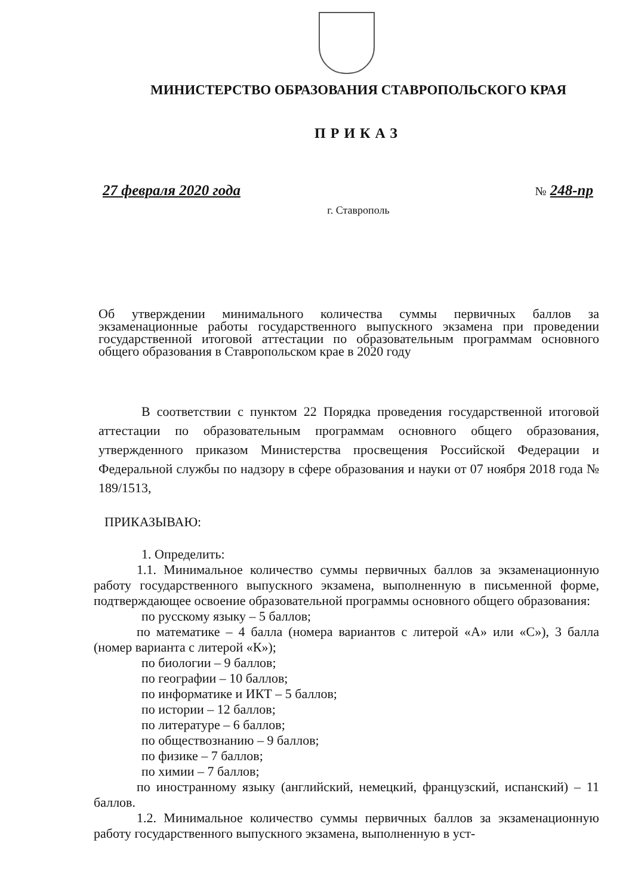МИНИСТЕРСТВО ОБРАЗОВАНИЯ СТАВРОПОЛЬСКОГО КРАЯ
ПРИКАЗ
27 февраля 2020 года № 248-пр
г. Ставрополь
Об утверждении минимального количества суммы первичных баллов за экзаменационные работы государственного выпускного экзамена при проведении государственной итоговой аттестации по образовательным программам основного общего образования в Ставропольском крае в 2020 году
В соответствии с пунктом 22 Порядка проведения государственной итоговой аттестации по образовательным программам основного общего образования, утвержденного приказом Министерства просвещения Российской Федерации и Федеральной службы по надзору в сфере образования и науки от 07 ноября 2018 года № 189/1513,
ПРИКАЗЫВАЮ:
1. Определить:
1.1. Минимальное количество суммы первичных баллов за экзаменационную работу государственного выпускного экзамена, выполненную в письменной форме, подтверждающее освоение образовательной программы основного общего образования:
по русскому языку – 5 баллов;
по математике – 4 балла (номера вариантов с литерой «А» или «С»), 3 балла (номер варианта с литерой «К»);
по биологии – 9 баллов;
по географии – 10 баллов;
по информатике и ИКТ – 5 баллов;
по истории – 12 баллов;
по литературе – 6 баллов;
по обществознанию – 9 баллов;
по физике – 7 баллов;
по химии – 7 баллов;
по иностранному языку (английский, немецкий, французский, испанский) – 11 баллов.
1.2. Минимальное количество суммы первичных баллов за экзаменационную работу государственного выпускного экзамена, выполненную в уст-